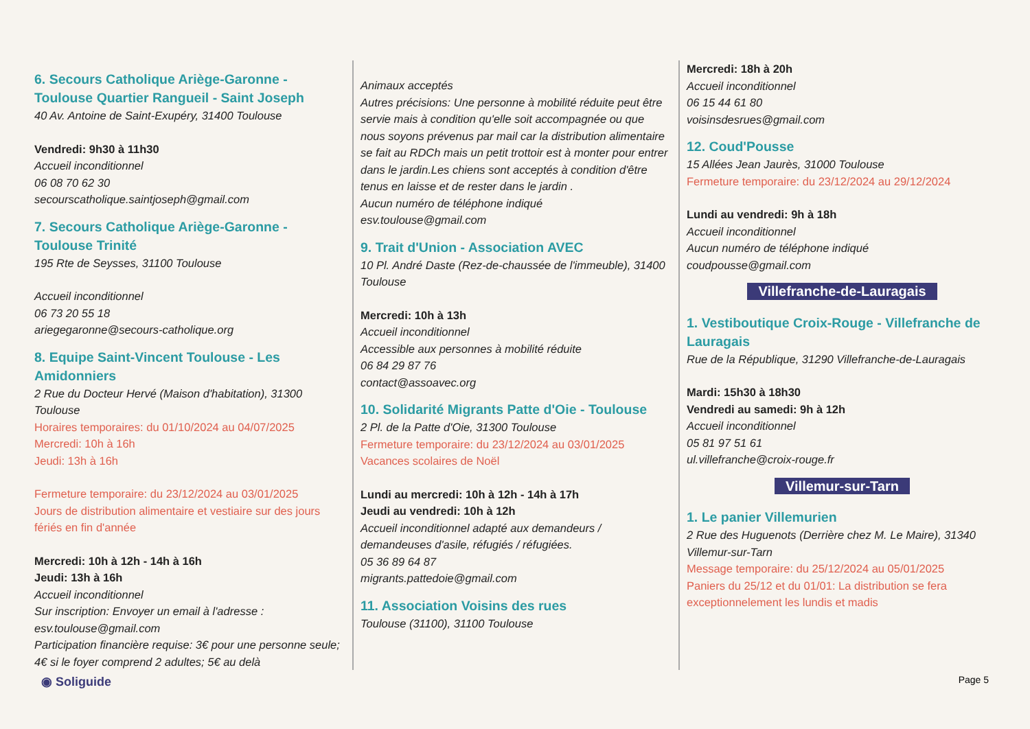6. Secours Catholique Ariège-Garonne - Toulouse Quartier Rangueil - Saint Joseph
40 Av. Antoine de Saint-Exupéry, 31400 Toulouse
Vendredi: 9h30 à 11h30
Accueil inconditionnel
06 08 70 62 30
secourscatholique.saintjoseph@gmail.com
7. Secours Catholique Ariège-Garonne - Toulouse Trinité
195 Rte de Seysses, 31100 Toulouse
Accueil inconditionnel
06 73 20 55 18
ariegegaronne@secours-catholique.org
8. Equipe Saint-Vincent Toulouse - Les Amidonniers
2 Rue du Docteur Hervé (Maison d'habitation), 31300 Toulouse
Horaires temporaires: du 01/10/2024 au 04/07/2025
Mercredi: 10h à 16h
Jeudi: 13h à 16h
Fermeture temporaire: du 23/12/2024 au 03/01/2025
Jours de distribution alimentaire et vestiaire sur des jours fériés en fin d'année
Mercredi: 10h à 12h - 14h à 16h
Jeudi: 13h à 16h
Accueil inconditionnel
Sur inscription: Envoyer un email à l'adresse : esv.toulouse@gmail.com
Participation financière requise: 3€ pour une personne seule; 4€ si le foyer comprend 2 adultes; 5€ au delà
Animaux acceptés
Autres précisions: Une personne à mobilité réduite peut être servie mais à condition qu'elle soit accompagnée ou que nous soyons prévenus par mail car la distribution alimentaire se fait au RDCh mais un petit trottoir est à monter pour entrer dans le jardin.Les chiens sont acceptés à condition d'être tenus en laisse et de rester dans le jardin .
Aucun numéro de téléphone indiqué
esv.toulouse@gmail.com
9. Trait d'Union - Association AVEC
10 Pl. André Daste (Rez-de-chaussée de l'immeuble), 31400 Toulouse
Mercredi: 10h à 13h
Accueil inconditionnel
Accessible aux personnes à mobilité réduite
06 84 29 87 76
contact@assoavec.org
10. Solidarité Migrants Patte d'Oie - Toulouse
2 Pl. de la Patte d'Oie, 31300 Toulouse
Fermeture temporaire: du 23/12/2024 au 03/01/2025
Vacances scolaires de Noël
Lundi au mercredi: 10h à 12h - 14h à 17h
Jeudi au vendredi: 10h à 12h
Accueil inconditionnel adapté aux demandeurs / demandeuses d'asile, réfugiés / réfugiées.
05 36 89 64 87
migrants.pattedoie@gmail.com
11. Association Voisins des rues
Toulouse (31100), 31100 Toulouse
Mercredi: 18h à 20h
Accueil inconditionnel
06 15 44 61 80
voisinsdesrues@gmail.com
12. Coud'Pousse
15 Allées Jean Jaurès, 31000 Toulouse
Fermeture temporaire: du 23/12/2024 au 29/12/2024
Lundi au vendredi: 9h à 18h
Accueil inconditionnel
Aucun numéro de téléphone indiqué
coudpousse@gmail.com
Villefranche-de-Lauragais
1. Vestiboutique Croix-Rouge - Villefranche de Lauragais
Rue de la République, 31290 Villefranche-de-Lauragais
Mardi: 15h30 à 18h30
Vendredi au samedi: 9h à 12h
Accueil inconditionnel
05 81 97 51 61
ul.villefranche@croix-rouge.fr
Villemur-sur-Tarn
1. Le panier Villemurien
2 Rue des Huguenots (Derrière chez M. Le Maire), 31340 Villemur-sur-Tarn
Message temporaire: du 25/12/2024 au 05/01/2025
Paniers du 25/12 et du 01/01: La distribution se fera exceptionnelement les lundis et madis
◉ Soliguide Page 5